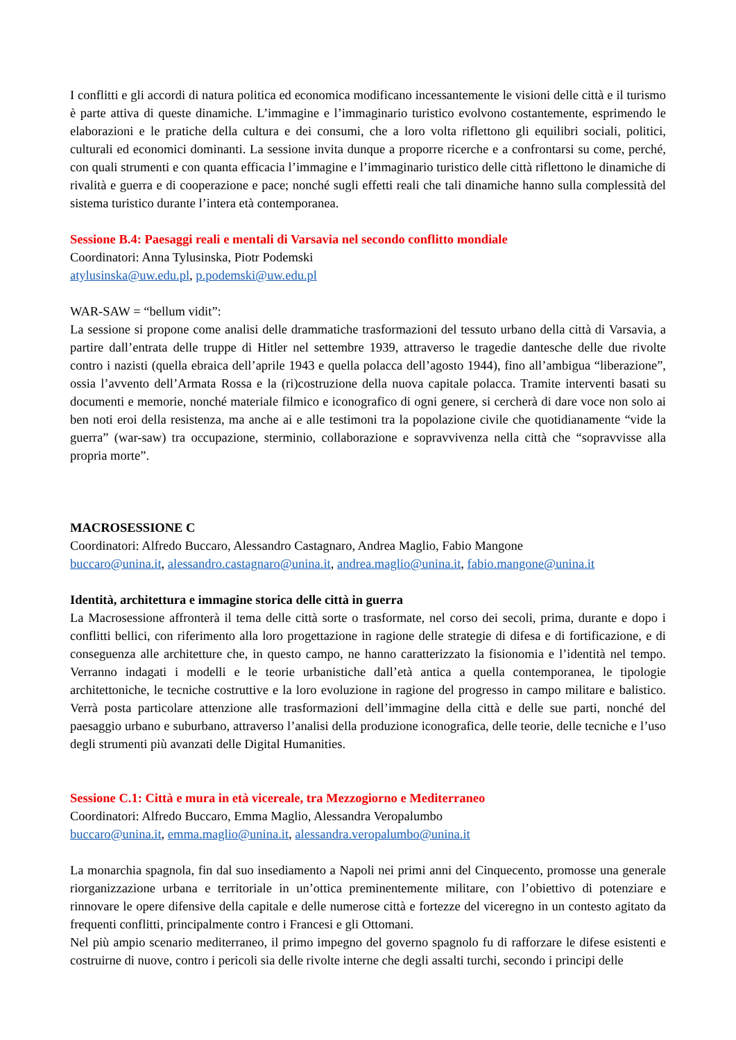I conflitti e gli accordi di natura politica ed economica modificano incessantemente le visioni delle città e il turismo è parte attiva di queste dinamiche. L’immagine e l’immaginario turistico evolvono costantemente, esprimendo le elaborazioni e le pratiche della cultura e dei consumi, che a loro volta riflettono gli equilibri sociali, politici, culturali ed economici dominanti. La sessione invita dunque a proporre ricerche e a confrontarsi su come, perché, con quali strumenti e con quanta efficacia l’immagine e l’immaginario turistico delle città riflettono le dinamiche di rivalità e guerra e di cooperazione e pace; nonché sugli effetti reali che tali dinamiche hanno sulla complessità del sistema turistico durante l’intera età contemporanea.
Sessione B.4: Paesaggi reali e mentali di Varsavia nel secondo conflitto mondiale
Coordinatori: Anna Tylusinska, Piotr Podemski
atylusinska@uw.edu.pl, p.podemski@uw.edu.pl
WAR-SAW = “bellum vidit”:
La sessione si propone come analisi delle drammatiche trasformazioni del tessuto urbano della città di Varsavia, a partire dall’entrata delle truppe di Hitler nel settembre 1939, attraverso le tragedie dantesche delle due rivolte contro i nazisti (quella ebraica dell’aprile 1943 e quella polacca dell’agosto 1944), fino all’ambigua “liberazione”, ossia l’avvento dell’Armata Rossa e la (ri)costruzione della nuova capitale polacca. Tramite interventi basati su documenti e memorie, nonché materiale filmico e iconografico di ogni genere, si cercherà di dare voce non solo ai ben noti eroi della resistenza, ma anche ai e alle testimoni tra la popolazione civile che quotidianamente “vide la guerra” (war-saw) tra occupazione, sterminio, collaborazione e sopravvivenza nella città che “sopravvisse alla propria morte”.
MACROSESSIONE C
Coordinatori: Alfredo Buccaro, Alessandro Castagnaro, Andrea Maglio, Fabio Mangone
buccaro@unina.it, alessandro.castagnaro@unina.it, andrea.maglio@unina.it, fabio.mangone@unina.it
Identità, architettura e immagine storica delle città in guerra
La Macrosessione affronterà il tema delle città sorte o trasformate, nel corso dei secoli, prima, durante e dopo i conflitti bellici, con riferimento alla loro progettazione in ragione delle strategie di difesa e di fortificazione, e di conseguenza alle architetture che, in questo campo, ne hanno caratterizzato la fisionomia e l’identità nel tempo. Verranno indagati i modelli e le teorie urbanistiche dall’età antica a quella contemporanea, le tipologie architettoniche, le tecniche costruttive e la loro evoluzione in ragione del progresso in campo militare e balistico. Verrà posta particolare attenzione alle trasformazioni dell’immagine della città e delle sue parti, nonché del paesaggio urbano e suburbano, attraverso l’analisi della produzione iconografica, delle teorie, delle tecniche e l’uso degli strumenti più avanzati delle Digital Humanities.
Sessione C.1: Città e mura in età vicereale, tra Mezzogiorno e Mediterraneo
Coordinatori: Alfredo Buccaro, Emma Maglio, Alessandra Veropalumbo
buccaro@unina.it, emma.maglio@unina.it, alessandra.veropalumbo@unina.it
La monarchia spagnola, fin dal suo insediamento a Napoli nei primi anni del Cinquecento, promosse una generale riorganizzazione urbana e territoriale in un’ottica preminentemente militare, con l’obiettivo di potenziare e rinnovare le opere difensive della capitale e delle numerose città e fortezze del viceregno in un contesto agitato da frequenti conflitti, principalmente contro i Francesi e gli Ottomani.
Nel più ampio scenario mediterraneo, il primo impegno del governo spagnolo fu di rafforzare le difese esistenti e costruirne di nuove, contro i pericoli sia delle rivolte interne che degli assalti turchi, secondo i principi delle